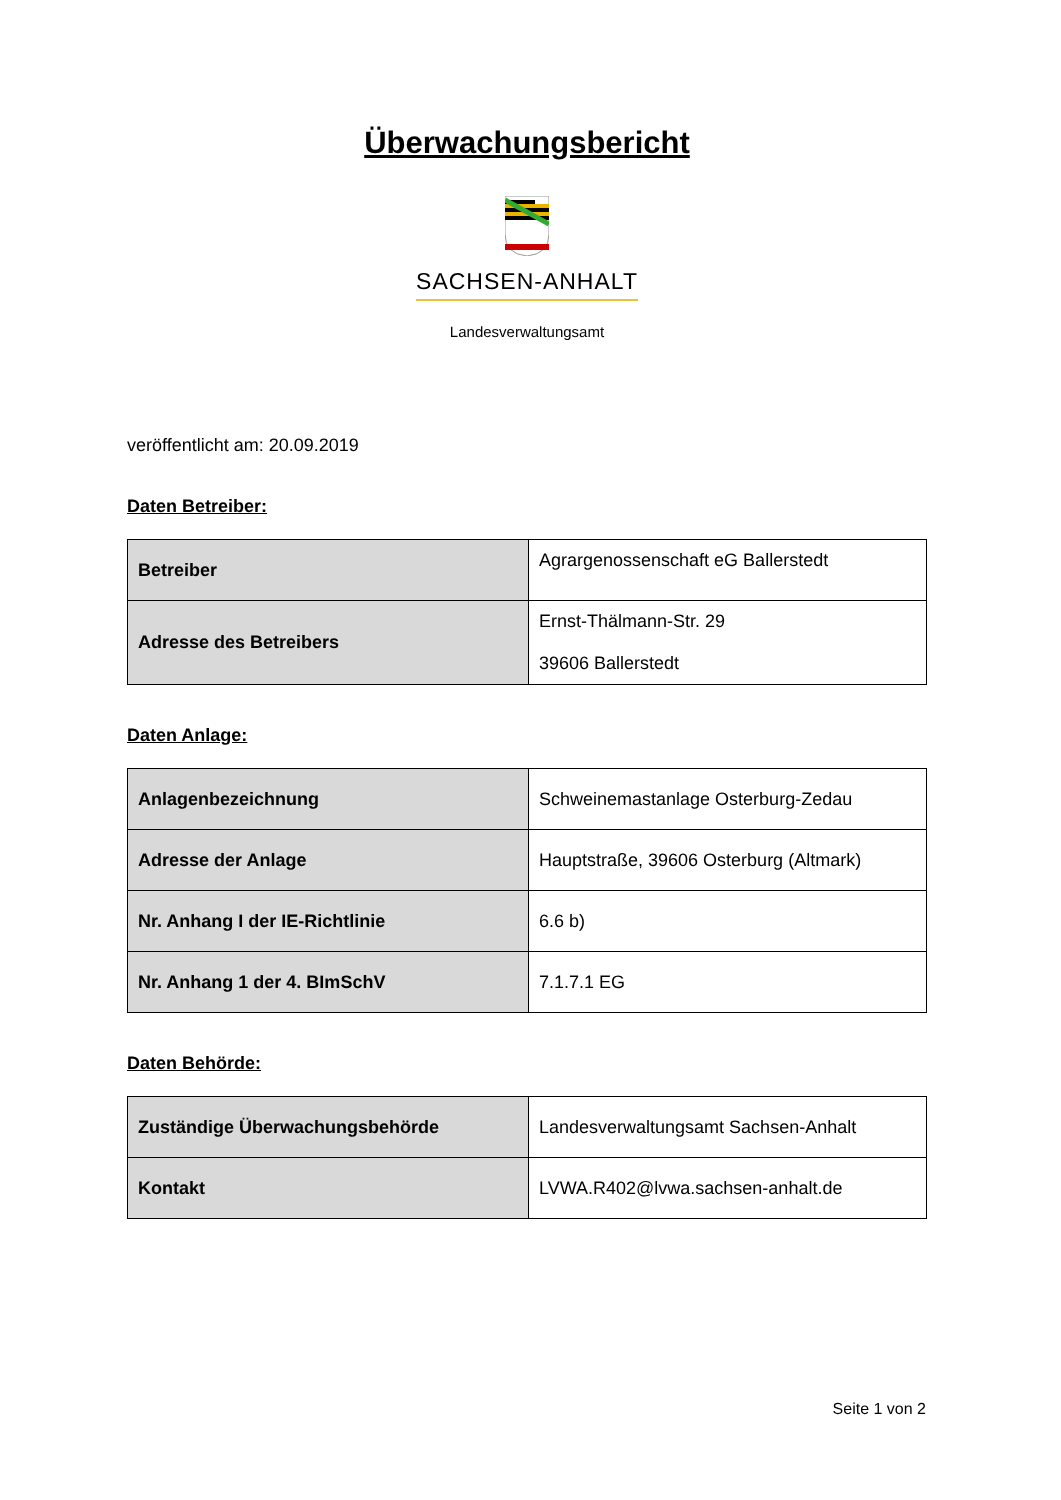Überwachungsbericht
SACHSEN-ANHALT
Landesverwaltungsamt
veröffentlicht am: 20.09.2019
Daten Betreiber:
| Betreiber | Agrargenossenschaft eG Ballerstedt |
| Adresse des Betreibers | Ernst-Thälmann-Str. 29 39606 Ballerstedt |
Daten Anlage:
| Anlagenbezeichnung | Schweinemastanlage Osterburg-Zedau |
| Adresse der Anlage | Hauptstraße, 39606 Osterburg (Altmark) |
| Nr. Anhang I der IE-Richtlinie | 6.6 b) |
| Nr. Anhang 1 der 4. BImSchV | 7.1.7.1 EG |
Daten Behörde:
| Zuständige Überwachungsbehörde | Landesverwaltungsamt Sachsen-Anhalt |
| Kontakt | LVWA.R402@lvwa.sachsen-anhalt.de |
Seite 1 von 2